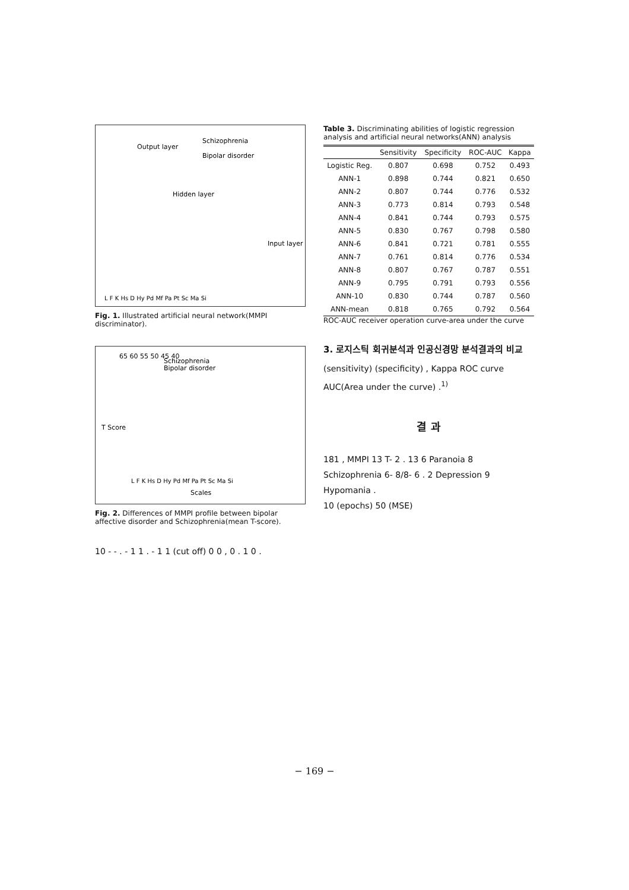Output layer
Schizophrenia
Bipolar disorder
Hidden layer
Input layer
L F K Hs D Hy Pd Mf Pa Pt Sc Ma Si
Fig. 1. Illustrated artificial neural network(MMPI discriminator).
65 60 55 50 45 40
Schizophrenia
Bipolar disorder
T Score
L F K Hs D Hy Pd Mf Pa Pt Sc Ma Si
Scales
Fig. 2. Differences of MMPI profile between bipolar affective disorder and Schizophrenia(mean T-score).
10 - - . - 1 1 . - 1 1 (cut off) 0 0 , 0 . 1 0 .
Table 3. Discriminating abilities of logistic regression analysis and artificial neural networks(ANN) analysis
| | Sensitivity | Specificity | ROC-AUC | Kappa |
| --- | --- | --- | --- | --- |
| Logistic Reg. | 0.807 | 0.698 | 0.752 | 0.493 |
| ANN-1 | 0.898 | 0.744 | 0.821 | 0.650 |
| ANN-2 | 0.807 | 0.744 | 0.776 | 0.532 |
| ANN-3 | 0.773 | 0.814 | 0.793 | 0.548 |
| ANN-4 | 0.841 | 0.744 | 0.793 | 0.575 |
| ANN-5 | 0.830 | 0.767 | 0.798 | 0.580 |
| ANN-6 | 0.841 | 0.721 | 0.781 | 0.555 |
| ANN-7 | 0.761 | 0.814 | 0.776 | 0.534 |
| ANN-8 | 0.807 | 0.767 | 0.787 | 0.551 |
| ANN-9 | 0.795 | 0.791 | 0.793 | 0.556 |
| ANN-10 | 0.830 | 0.744 | 0.787 | 0.560 |
| ANN-mean | 0.818 | 0.765 | 0.792 | 0.564 |
ROC-AUC receiver operation curve-area under the curve
3. 로지스틱 회귀분석과 인공신경망 분석결과의 비교
(sensitivity) (specificity) , Kappa ROC curve AUC(Area under the curve) .<sup>1)</sup>
결 과
181 , MMPI 13 T- 2 . 13 6 Paranoia 8 Schizophrenia 6- 8/8- 6 . 2 Depression 9 Hypomania .
10 (epochs) 50 (MSE)
− 169 −